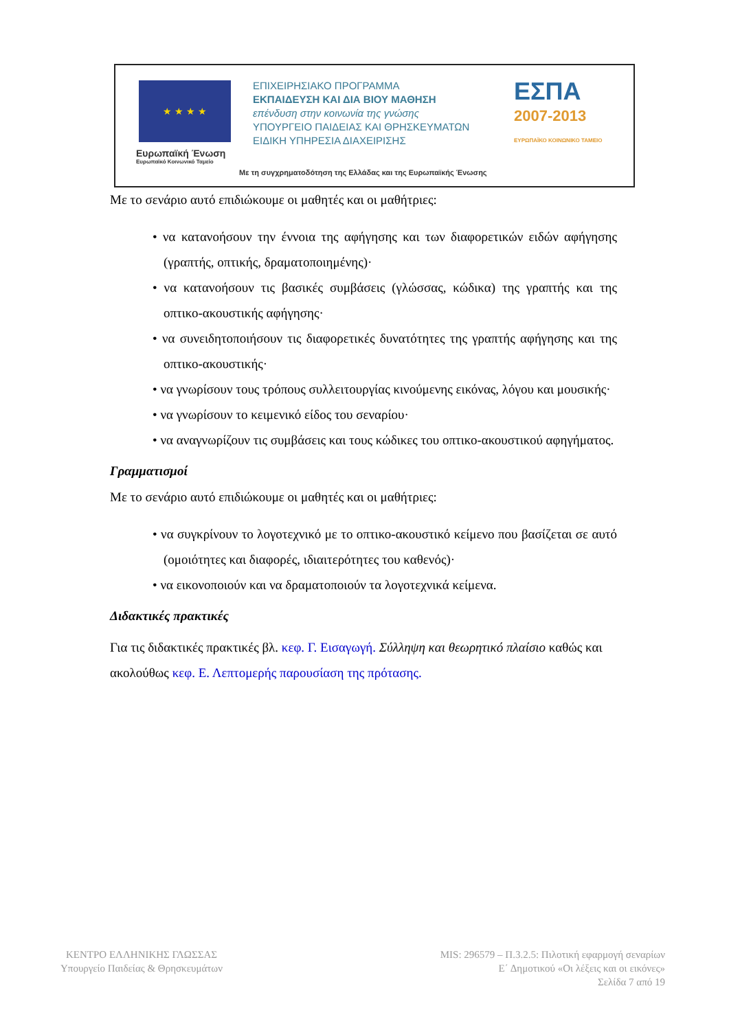★ ★ ★ ★
Ευρωπαϊκή Ένωση
Ευρωπαϊκό Κοινωνικό Ταμείο
ΕΠΙΧΕΙΡΗΣΙΑΚΟ ΠΡΟΓΡΑΜΜΑ
ΕΚΠΑΙΔΕΥΣΗ ΚΑΙ ΔΙΑ ΒΙΟΥ ΜΑΘΗΣΗ
επένδυση στην κοινωνία της γνώσης
ΥΠΟΥΡΓΕΙΟ ΠΑΙΔΕΙΑΣ ΚΑΙ ΘΡΗΣΚΕΥΜΑΤΩΝ
ΕΙΔΙΚΗ ΥΠΗΡΕΣΙΑ ΔΙΑΧΕΙΡΙΣΗΣ
ΕΣΠΑ
2007-2013
ΕΥΡΩΠΑΪΚΟ ΚΟΙΝΩΝΙΚΟ ΤΑΜΕΙΟ
Με τη συγχρηματοδότηση της Ελλάδας και της Ευρωπαϊκής Ένωσης
Με το σενάριο αυτό επιδιώκουμε οι μαθητές και οι μαθήτριες:
• να κατανοήσουν την έννοια της αφήγησης και των διαφορετικών ειδών αφήγησης (γραπτής, οπτικής, δραματοποιημένης)·
• να κατανοήσουν τις βασικές συμβάσεις (γλώσσας, κώδικα) της γραπτής και της οπτικο-ακουστικής αφήγησης·
• να συνειδητοποιήσουν τις διαφορετικές δυνατότητες της γραπτής αφήγησης και της οπτικο-ακουστικής·
• να γνωρίσουν τους τρόπους συλλειτουργίας κινούμενης εικόνας, λόγου και μουσικής·
• να γνωρίσουν το κειμενικό είδος του σεναρίου·
• να αναγνωρίζουν τις συμβάσεις και τους κώδικες του οπτικο-ακουστικού αφηγήματος.
Γραμματισμοί
Με το σενάριο αυτό επιδιώκουμε οι μαθητές και οι μαθήτριες:
• να συγκρίνουν το λογοτεχνικό με το οπτικο-ακουστικό κείμενο που βασίζεται σε αυτό (ομοιότητες και διαφορές, ιδιαιτερότητες του καθενός)·
• να εικονοποιούν και να δραματοποιούν τα λογοτεχνικά κείμενα.
Διδακτικές πρακτικές
Για τις διδακτικές πρακτικές βλ. κεφ. Γ. Εισαγωγή. Σύλληψη και θεωρητικό πλαίσιο καθώς και ακολούθως κεφ. Ε. Λεπτομερής παρουσίαση της πρότασης.
ΚΕΝΤΡΟ ΕΛΛΗΝΙΚΗΣ ΓΛΩΣΣΑΣ
Υπουργείο Παιδείας & Θρησκευμάτων
MIS: 296579 – Π.3.2.5: Πιλοτική εφαρμογή σεναρίων
Ε΄ Δημοτικού «Οι λέξεις και οι εικόνες»
Σελίδα 7 από 19